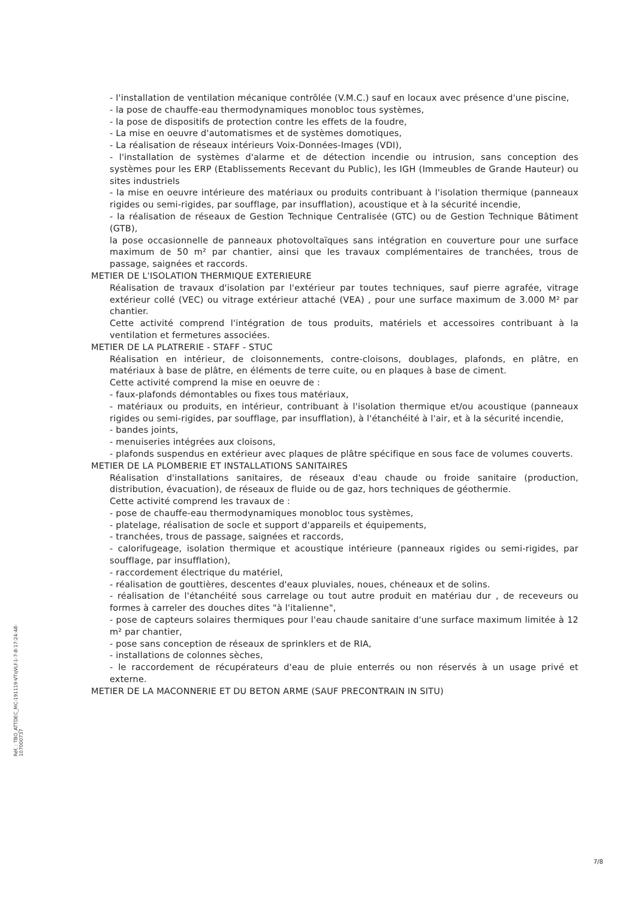- l'installation de ventilation mécanique contrôlée (V.M.C.) sauf en locaux avec présence d'une piscine,
- la pose de chauffe-eau thermodynamiques monobloc tous systèmes,
- la pose de dispositifs de protection contre les effets de la foudre,
- La mise en oeuvre d'automatismes et de systèmes domotiques,
- La réalisation de réseaux intérieurs Voix-Données-Images (VDI),
- l'installation de systèmes d'alarme et de détection incendie ou intrusion, sans conception des systèmes pour les ERP (Etablissements Recevant du Public), les IGH (Immeubles de Grande Hauteur) ou sites industriels
- la mise en oeuvre intérieure des matériaux ou produits contribuant à l'isolation thermique (panneaux rigides ou semi-rigides, par soufflage, par insufflation), acoustique et à la sécurité incendie,
- la réalisation de réseaux de Gestion Technique Centralisée (GTC) ou de Gestion Technique Bâtiment (GTB),
la pose occasionnelle de panneaux photovoltaïques sans intégration en couverture pour une surface maximum de 50 m² par chantier, ainsi que les travaux complémentaires de tranchées, trous de passage, saignées et raccords.
METIER DE L'ISOLATION THERMIQUE EXTERIEURE
Réalisation de travaux d'isolation par l'extérieur par toutes techniques, sauf pierre agrafée, vitrage extérieur collé (VEC) ou vitrage extérieur attaché (VEA) , pour une surface maximum de 3.000 M² par chantier.
Cette activité comprend l'intégration de tous produits, matériels et accessoires contribuant à la ventilation et fermetures associées.
METIER DE LA PLATRERIE - STAFF - STUC
Réalisation en intérieur, de cloisonnements, contre-cloisons, doublages, plafonds, en plâtre, en matériaux à base de plâtre, en éléments de terre cuite, ou en plaques à base de ciment.
Cette activité comprend la mise en oeuvre de :
- faux-plafonds démontables ou fixes tous matériaux,
- matériaux ou produits, en intérieur, contribuant à l'isolation thermique et/ou acoustique (panneaux rigides ou semi-rigides, par soufflage, par insufflation), à l'étanchéité à l'air, et à la sécurité incendie,
- bandes joints,
- menuiseries intégrées aux cloisons,
- plafonds suspendus en extérieur avec plaques de plâtre spécifique en sous face de volumes couverts.
METIER DE LA PLOMBERIE ET INSTALLATIONS SANITAIRES
Réalisation d'installations sanitaires, de réseaux d'eau chaude ou froide sanitaire (production, distribution, évacuation), de réseaux de fluide ou de gaz, hors techniques de géothermie.
Cette activité comprend les travaux de :
- pose de chauffe-eau thermodynamiques monobloc tous systèmes,
- platelage, réalisation de socle et support d'appareils et équipements,
- tranchées, trous de passage, saignées et raccords,
- calorifugeage, isolation thermique et acoustique intérieure (panneaux rigides ou semi-rigides, par soufflage, par insufflation),
- raccordement électrique du matériel,
- réalisation de gouttières, descentes d'eaux pluviales, noues, chéneaux et de solins.
- réalisation de l'étanchéité sous carrelage ou tout autre produit en matériau dur , de receveurs ou formes à carreler des douches dites "à l'italienne",
- pose de capteurs solaires thermiques pour l'eau chaude sanitaire d'une surface maximum limitée à 12 m² par chantier,
- pose sans conception de réseaux de sprinklers et de RIA,
- installations de colonnes sèches,
- le raccordement de récupérateurs d'eau de pluie enterrés ou non réservés à un usage privé et externe.
METIER DE LA MACONNERIE ET DU BETON ARME (SAUF PRECONTRAIN IN SITU)
Réf. : TBO_ATTDEC_MC-191119-VTqVLf-1-7-8-17:24:48-107000737
7/8